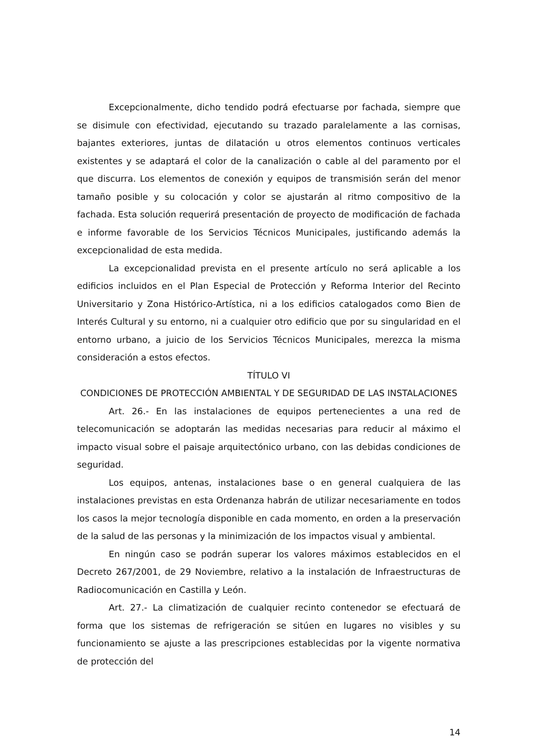Excepcionalmente, dicho tendido podrá efectuarse por fachada, siempre que se disimule con efectividad, ejecutando su trazado paralelamente a las cornisas, bajantes exteriores, juntas de dilatación u otros elementos continuos verticales existentes y se adaptará el color de la canalización o cable al del paramento por el que discurra. Los elementos de conexión y equipos de transmisión serán del menor tamaño posible y su colocación y color se ajustarán al ritmo compositivo de la fachada. Esta solución requerirá presentación de proyecto de modificación de fachada e informe favorable de los Servicios Técnicos Municipales, justificando además la excepcionalidad de esta medida.
La excepcionalidad prevista en el presente artículo no será aplicable a los edificios incluidos en el Plan Especial de Protección y Reforma Interior del Recinto Universitario y Zona Histórico-Artística, ni a los edificios catalogados como Bien de Interés Cultural y su entorno, ni a cualquier otro edificio que por su singularidad en el entorno urbano, a juicio de los Servicios Técnicos Municipales, merezca la misma consideración a estos efectos.
TÍTULO VI
CONDICIONES DE PROTECCIÓN AMBIENTAL Y DE SEGURIDAD DE LAS INSTALACIONES
Art. 26.- En las instalaciones de equipos pertenecientes a una red de telecomunicación se adoptarán las medidas necesarias para reducir al máximo el impacto visual sobre el paisaje arquitectónico urbano, con las debidas condiciones de seguridad.
Los equipos, antenas, instalaciones base o en general cualquiera de las instalaciones previstas en esta Ordenanza habrán de utilizar necesariamente en todos los casos la mejor tecnología disponible en cada momento, en orden a la preservación de la salud de las personas y la minimización de los impactos visual y ambiental.
En ningún caso se podrán superar los valores máximos establecidos en el Decreto 267/2001, de 29 Noviembre, relativo a la instalación de Infraestructuras de Radiocomunicación en Castilla y León.
Art. 27.- La climatización de cualquier recinto contenedor se efectuará de forma que los sistemas de refrigeración se sitúen en lugares no visibles y su funcionamiento se ajuste a las prescripciones establecidas por la vigente normativa de protección del
14